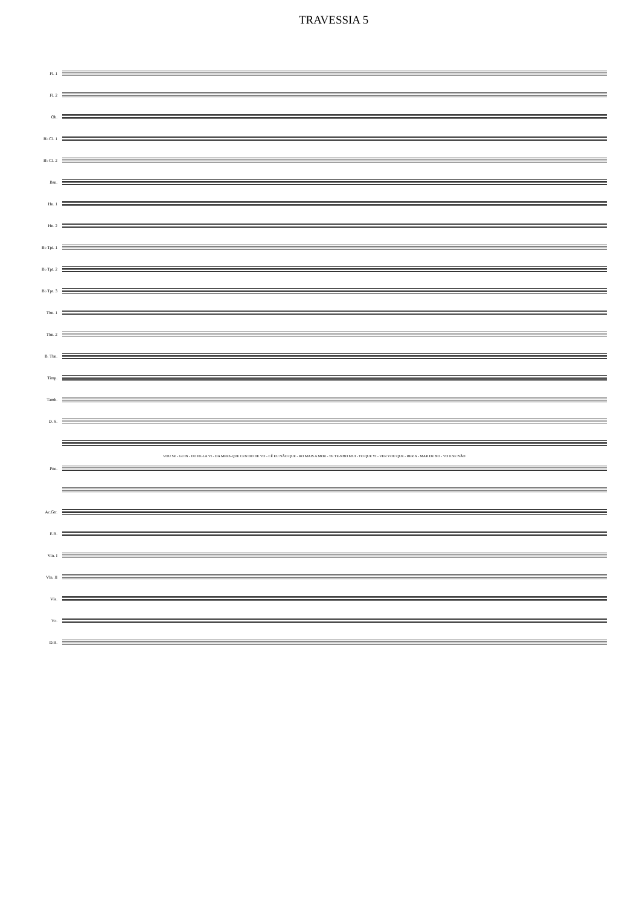TRAVESSIA 5
Fl. 1
Fl. 2
Ob.
B♭ Cl. 1
B♭ Cl. 2
Bsn.
Hn. 1
Hn. 2
B♭ Tpt. 1
B♭ Tpt. 2
B♭ Tpt. 3
Tbn. 1
Tbn. 2
B. Tbn.
Timp.
Tamb.
D. S.
VOU SE - GUIN - DO PE-LA VI - DA MEES-QUE CEN DO DE VO - CÊ EU NÃO QUE - RO MAIS A MOR - TE TE-NHO MUI - TO QUE VI - VER VOU QUE - RER A - MAR DE NO - VO E SE NÃO
Pno.
Ac.Gtr.
E.B.
Vln. I
Vln. II
Vla.
Vc.
D.B.